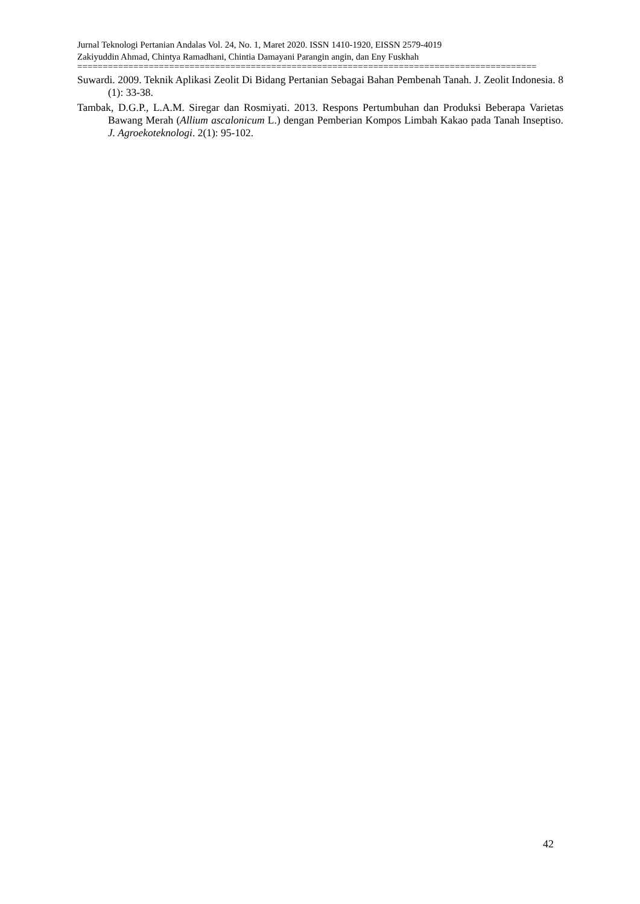Jurnal Teknologi Pertanian Andalas Vol. 24, No. 1, Maret 2020. ISSN 1410-1920, EISSN 2579-4019
Zakiyuddin Ahmad, Chintya Ramadhani, Chintia Damayani Parangin angin, dan Eny Fuskhah
==========================================================================================
Suwardi. 2009. Teknik Aplikasi Zeolit Di Bidang Pertanian Sebagai Bahan Pembenah Tanah. J. Zeolit Indonesia. 8 (1): 33-38.
Tambak, D.G.P., L.A.M. Siregar dan Rosmiyati. 2013. Respons Pertumbuhan dan Produksi Beberapa Varietas Bawang Merah (Allium ascalonicum L.) dengan Pemberian Kompos Limbah Kakao pada Tanah Inseptiso. J. Agroekoteknologi. 2(1): 95-102.
42